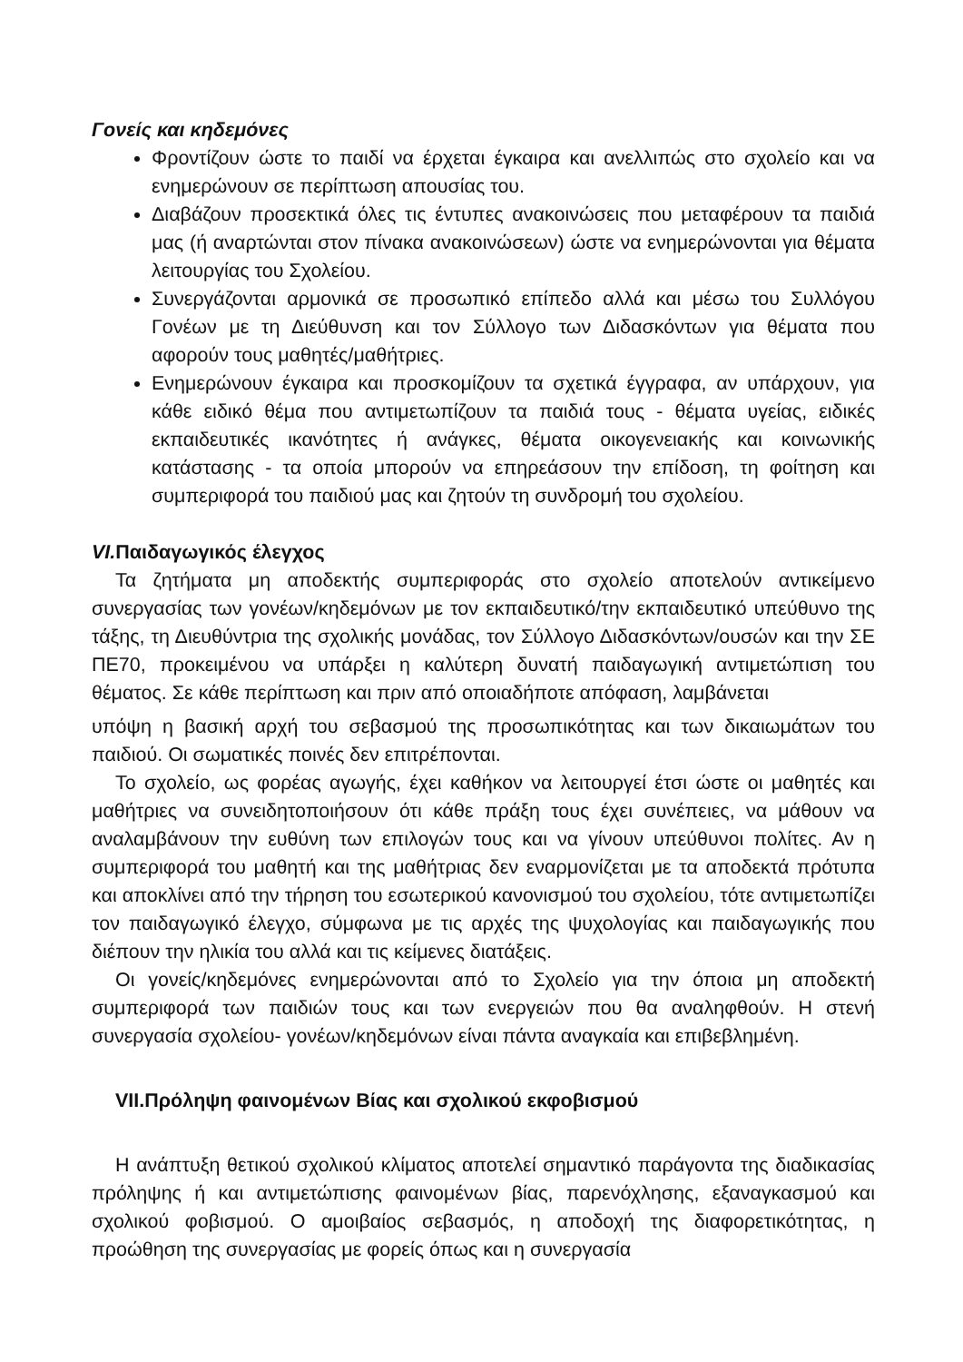Γονείς και κηδεμόνες
Φροντίζουν ώστε το παιδί να έρχεται έγκαιρα και ανελλιπώς στο σχολείο και να ενημερώνουν σε περίπτωση απουσίας του.
Διαβάζουν προσεκτικά όλες τις έντυπες ανακοινώσεις που μεταφέρουν τα παιδιά μας (ή αναρτώνται στον πίνακα ανακοινώσεων) ώστε να ενημερώνονται για θέματα λειτουργίας του Σχολείου.
Συνεργάζονται αρμονικά σε προσωπικό επίπεδο αλλά και μέσω του Συλλόγου Γονέων με τη Διεύθυνση και τον Σύλλογο των Διδασκόντων για θέματα που αφορούν τους μαθητές/μαθήτριες.
Ενημερώνουν έγκαιρα και προσκομίζουν τα σχετικά έγγραφα, αν υπάρχουν, για κάθε ειδικό θέμα που αντιμετωπίζουν τα παιδιά τους - θέματα υγείας, ειδικές εκπαιδευτικές ικανότητες ή ανάγκες, θέματα οικογενειακής και κοινωνικής κατάστασης - τα οποία μπορούν να επηρεάσουν την επίδοση, τη φοίτηση και συμπεριφορά του παιδιού μας και ζητούν τη συνδρομή του σχολείου.
VI. Παιδαγωγικός έλεγχος
Τα ζητήματα μη αποδεκτής συμπεριφοράς στο σχολείο αποτελούν αντικείμενο συνεργασίας των γονέων/κηδεμόνων με τον εκπαιδευτικό/την εκπαιδευτικό υπεύθυνο της τάξης, τη Διευθύντρια της σχολικής μονάδας, τον Σύλλογο Διδασκόντων/ουσών και την ΣΕ ΠΕ70, προκειμένου να υπάρξει η καλύτερη δυνατή παιδαγωγική αντιμετώπιση του θέματος. Σε κάθε περίπτωση και πριν από οποιαδήποτε απόφαση, λαμβάνεται
υπόψη η βασική αρχή του σεβασμού της προσωπικότητας και των δικαιωμάτων του παιδιού. Οι σωματικές ποινές δεν επιτρέπονται.
Το σχολείο, ως φορέας αγωγής, έχει καθήκον να λειτουργεί έτσι ώστε οι μαθητές και μαθήτριες να συνειδητοποιήσουν ότι κάθε πράξη τους έχει συνέπειες, να μάθουν να αναλαμβάνουν την ευθύνη των επιλογών τους και να γίνουν υπεύθυνοι πολίτες. Αν η συμπεριφορά του μαθητή και της μαθήτριας δεν εναρμονίζεται με τα αποδεκτά πρότυπα και αποκλίνει από την τήρηση του εσωτερικού κανονισμού του σχολείου, τότε αντιμετωπίζει τον παιδαγωγικό έλεγχο, σύμφωνα με τις αρχές της ψυχολογίας και παιδαγωγικής που διέπουν την ηλικία του αλλά και τις κείμενες διατάξεις.
Οι γονείς/κηδεμόνες ενημερώνονται από το Σχολείο για την όποια μη αποδεκτή συμπεριφορά των παιδιών τους και των ενεργειών που θα αναληφθούν. Η στενή συνεργασία σχολείου- γονέων/κηδεμόνων είναι πάντα αναγκαία και επιβεβλημένη.
VII.Πρόληψη φαινομένων Βίας και σχολικού εκφοβισμού
Η ανάπτυξη θετικού σχολικού κλίματος αποτελεί σημαντικό παράγοντα της διαδικασίας πρόληψης ή και αντιμετώπισης φαινομένων βίας, παρενόχλησης, εξαναγκασμού και σχολικού φοβισμού. Ο αμοιβαίος σεβασμός, η αποδοχή της διαφορετικότητας, η προώθηση της συνεργασίας με φορείς όπως και η συνεργασία